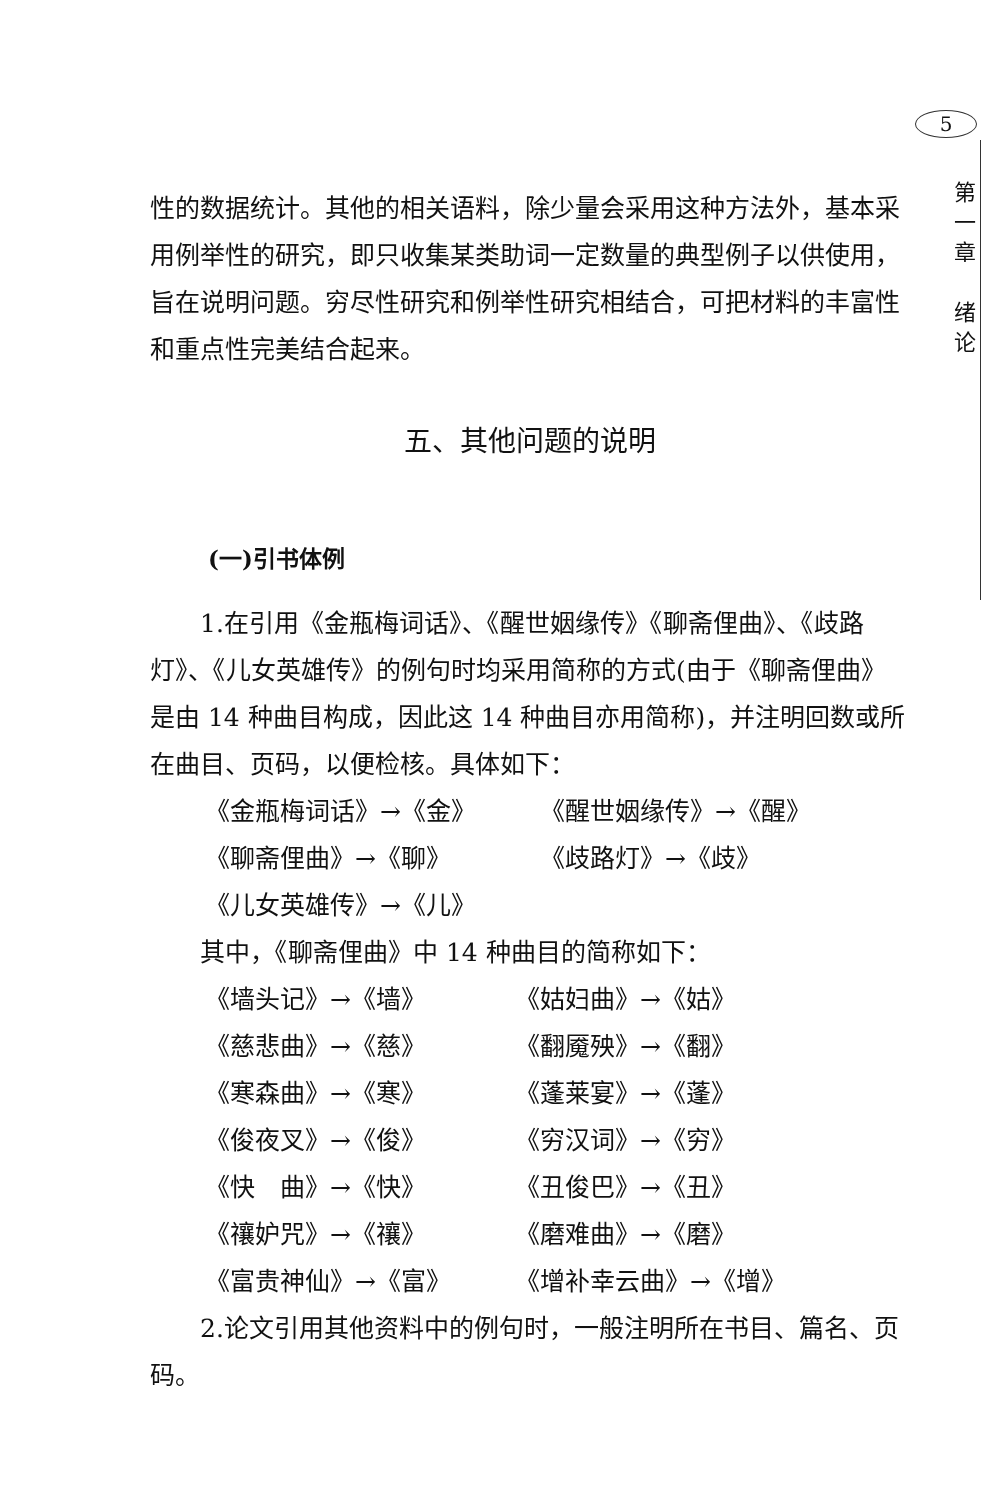5
第
一
章
绪
论
性的数据统计。其他的相关语料，除少量会采用这种方法外，基本采用例举性的研究，即只收集某类助词一定数量的典型例子以供使用，旨在说明问题。穷尽性研究和例举性研究相结合，可把材料的丰富性和重点性完美结合起来。
五、其他问题的说明
(一)引书体例
1.在引用《金瓶梅词话》、《醒世姻缘传》《聊斋俚曲》、《歧路灯》、《儿女英雄传》的例句时均采用简称的方式(由于《聊斋俚曲》是由 14 种曲目构成，因此这 14 种曲目亦用简称)，并注明回数或所在曲目、页码，以便检核。具体如下：
《金瓶梅词话》→《金》
《醒世姻缘传》→《醒》
《聊斋俚曲》→《聊》
《歧路灯》→《歧》
《儿女英雄传》→《儿》
其中，《聊斋俚曲》中 14 种曲目的简称如下：
《墙头记》→《墙》
《姑妇曲》→《姑》
《慈悲曲》→《慈》
《翻魇殃》→《翻》
《寒森曲》→《寒》
《蓬莱宴》→《蓬》
《俊夜叉》→《俊》
《穷汉词》→《穷》
《快　曲》→《快》
《丑俊巴》→《丑》
《禳妒咒》→《禳》
《磨难曲》→《磨》
《富贵神仙》→《富》
《增补幸云曲》→《增》
2.论文引用其他资料中的例句时，一般注明所在书目、篇名、页码。